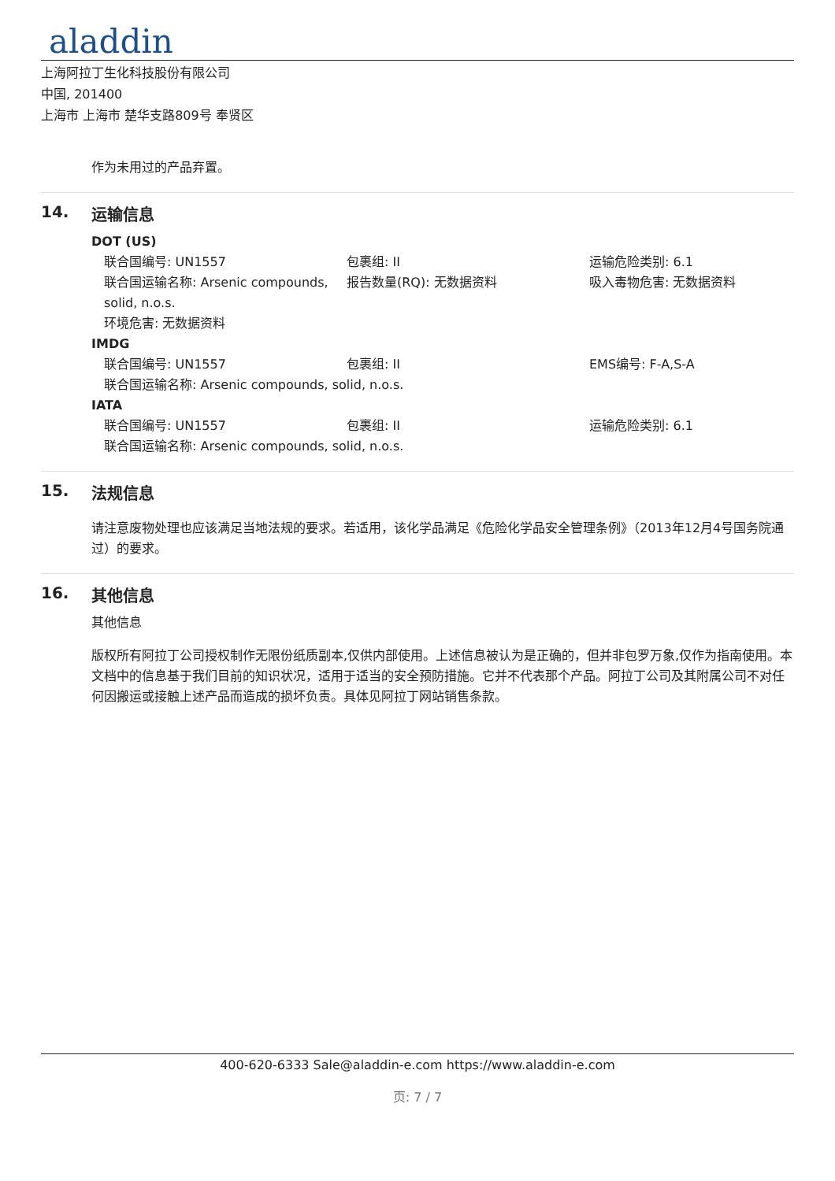aladdin
上海阿拉丁生化科技股份有限公司
中国, 201400
上海市 上海市 楚华支路809号 奉贤区
作为未用过的产品弃置。
14. 运输信息
DOT (US)
联合国编号: UN1557 包裹组: II 运输危险类别: 6.1
联合国运输名称: Arsenic compounds, solid, n.o.s.
报告数量(RQ): 无数据资料 吸入毒物危害: 无数据资料
环境危害: 无数据资料
IMDG
联合国编号: UN1557 包裹组: II EMS编号: F-A,S-A
联合国运输名称: Arsenic compounds, solid, n.o.s.
IATA
联合国编号: UN1557 包裹组: II 运输危险类别: 6.1
联合国运输名称: Arsenic compounds, solid, n.o.s.
15. 法规信息
请注意废物处理也应该满足当地法规的要求。若适用，该化学品满足《危险化学品安全管理条例》（2013年12月4号国务院通过）的要求。
16. 其他信息
其他信息
版权所有阿拉丁公司授权制作无限份纸质副本,仅供内部使用。上述信息被认为是正确的，但并非包罗万象,仅作为指南使用。本文档中的信息基于我们目前的知识状况，适用于适当的安全预防措施。它并不代表那个产品。阿拉丁公司及其附属公司不对任何因搬运或接触上述产品而造成的损坏负责。具体见阿拉丁网站销售条款。
400-620-6333 Sale@aladdin-e.com https://www.aladdin-e.com
页: 7 / 7